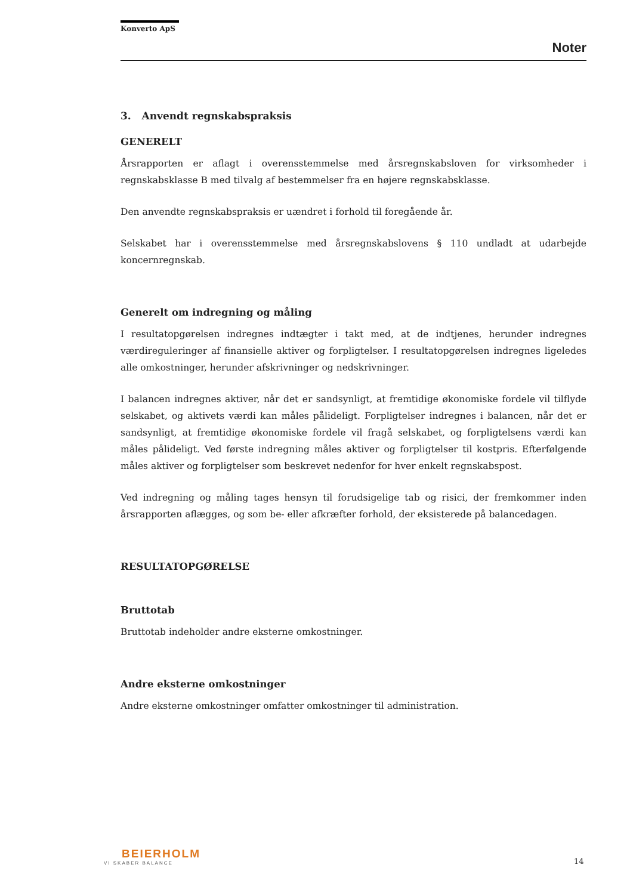Konverto ApS
Noter
3. Anvendt regnskabspraksis
GENERELT
Årsrapporten er aflagt i overensstemmelse med årsregnskabsloven for virksomheder i regnskabsklasse B med tilvalg af bestemmelser fra en højere regnskabsklasse.
Den anvendte regnskabspraksis er uændret i forhold til foregående år.
Selskabet har i overensstemmelse med årsregnskabslovens § 110 undladt at udarbejde koncernregnskab.
Generelt om indregning og måling
I resultatopgørelsen indregnes indtægter i takt med, at de indtjenes, herunder indregnes værdireguleringer af finansielle aktiver og forpligtelser. I resultatopgørelsen indregnes ligeledes alle omkostninger, herunder afskrivninger og nedskrivninger.
I balancen indregnes aktiver, når det er sandsynligt, at fremtidige økonomiske fordele vil tilflyde selskabet, og aktivets værdi kan måles pålideligt. Forpligtelser indregnes i balancen, når det er sandsynligt, at fremtidige økonomiske fordele vil fragå selskabet, og forpligtelsens værdi kan måles pålideligt. Ved første indregning måles aktiver og forpligtelser til kostpris. Efterfølgende måles aktiver og forpligtelser som beskrevet nedenfor for hver enkelt regnskabspost.
Ved indregning og måling tages hensyn til forudsigelige tab og risici, der fremkommer inden årsrapporten aflægges, og som be- eller afkræfter forhold, der eksisterede på balancedagen.
RESULTATOPGØRELSE
Bruttotab
Bruttotab indeholder andre eksterne omkostninger.
Andre eksterne omkostninger
Andre eksterne omkostninger omfatter omkostninger til administration.
BEIERHOLM
VI SKABER BALANCE
14